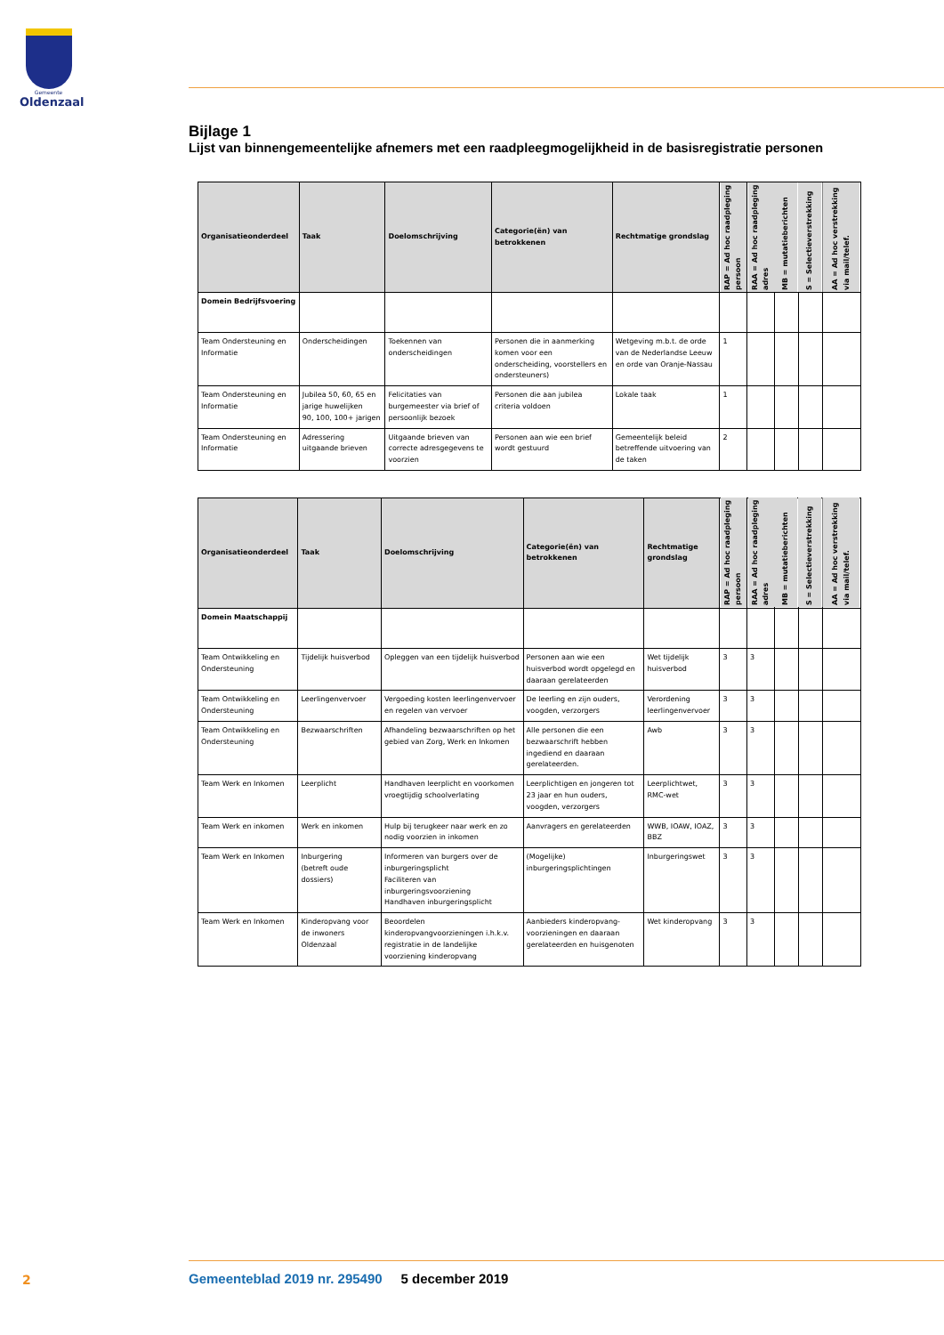Gemeente
Oldenzaal
Bijlage 1
Lijst van binnengemeentelijke afnemers met een raadpleegmogelijkheid in de basisregistratie personen
| Organisatieonderdeel | Taak | Doelomschrijving | Categorie(ën) van betrokkenen | Rechtmatige grondslag | RAP = Ad hoc raadpleging persoon | RAA = Ad hoc raadpleging adres | MB = mutatieberichten | S = Selectieverstrekking | AA = Ad hoc verstrekking via mail/telef. |
| --- | --- | --- | --- | --- | --- | --- | --- | --- | --- |
| Domein Bedrijfsvoering | | | | | | | | | |
| Team Ondersteuning en Informatie | Onderscheidingen | Toekennen van onderscheidingen | Personen die in aanmerking komen voor een onderscheiding, voorstellers en ondersteuners) | Wetgeving m.b.t. de orde van de Nederlandse Leeuw en orde van Oranje-Nassau | 1 | | | | |
| Team Ondersteuning en Informatie | Jubilea 50, 60, 65 en jarige huwelijken 90, 100, 100+ jarigen | Felicitaties van burgemeester via brief of persoonlijk bezoek | Personen die aan jubilea criteria voldoen | Lokale taak | 1 | | | | |
| Team Ondersteuning en Informatie | Adressering uitgaande brieven | Uitgaande brieven van correcte adresgegevens te voorzien | Personen aan wie een brief wordt gestuurd | Gemeentelijk beleid betreffende uitvoering van de taken | 2 | | | | |
| Organisatieonderdeel | Taak | Doelomschrijving | Categorie(ën) van betrokkenen | Rechtmatige grondslag | RAP = Ad hoc raadpleging persoon | RAA = Ad hoc raadpleging adres | MB = mutatieberichten | S = Selectieverstrekking | AA = Ad hoc verstrekking via mail/telef. |
| --- | --- | --- | --- | --- | --- | --- | --- | --- | --- |
| Domein Maatschappij | | | | | | | | | |
| Team Ontwikkeling en Ondersteuning | Tijdelijk huisverbod | Opleggen van een tijdelijk huisverbod | Personen aan wie een huisverbod wordt opgelegd en daaraan gerelateerden | Wet tijdelijk huisverbod | 3 | 3 | | | |
| Team Ontwikkeling en Ondersteuning | Leerlingenvervoer | Vergoeding kosten leerlingenvervoer en regelen van vervoer | De leerling en zijn ouders, voogden, verzorgers | Verordening leerlingenvervoer | 3 | 3 | | | |
| Team Ontwikkeling en Ondersteuning | Bezwaarschriften | Afhandeling bezwaarschriften op het gebied van Zorg, Werk en Inkomen | Alle personen die een bezwaarschrift hebben ingediend en daaraan gerelateerden. | Awb | 3 | 3 | | | |
| Team Werk en Inkomen | Leerplicht | Handhaven leerplicht en voorkomen vroegtijdig schoolverlating | Leerplichtigen en jongeren tot 23 jaar en hun ouders, voogden, verzorgers | Leerplichtwet, RMC-wet | 3 | 3 | | | |
| Team Werk en inkomen | Werk en inkomen | Hulp bij terugkeer naar werk en zo nodig voorzien in inkomen | Aanvragers en gerelateerden | WWB, IOAW, IOAZ, BBZ | 3 | 3 | | | |
| Team Werk en Inkomen | Inburgering (betreft oude dossiers) | Informeren van burgers over de inburgeringsplicht Faciliteren van inburgeringsvoorziening Handhaven inburgeringsplicht | (Mogelijke) inburgeringsplichtingen | Inburgeringswet | 3 | 3 | | | |
| Team Werk en Inkomen | Kinderopvang voor de inwoners Oldenzaal | Beoordelen kinderopvangvoorzieningen i.h.k.v. registratie in de landelijke voorziening kinderopvang | Aanbieders kinderopvang-voorzieningen en daaraan gerelateerden en huisgenoten | Wet kinderopvang | 3 | 3 | | | |
2
Gemeenteblad 2019 nr. 295490 5 december 2019